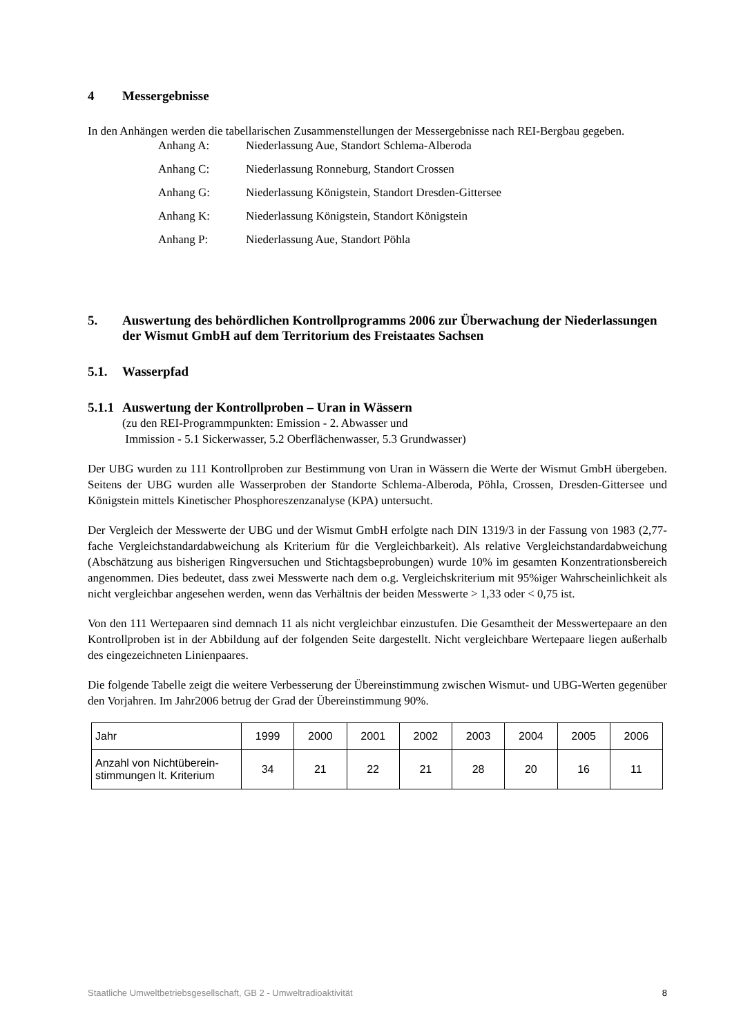4 Messergebnisse
In den Anhängen werden die tabellarischen Zusammenstellungen der Messergebnisse nach REI-Bergbau gegeben.
Anhang A: Niederlassung Aue, Standort Schlema-Alberoda
Anhang C: Niederlassung Ronneburg, Standort Crossen
Anhang G: Niederlassung Königstein, Standort Dresden-Gittersee
Anhang K: Niederlassung Königstein, Standort Königstein
Anhang P: Niederlassung Aue, Standort Pöhla
5. Auswertung des behördlichen Kontrollprogramms 2006 zur Überwachung der Niederlassungen der Wismut GmbH auf dem Territorium des Freistaates Sachsen
5.1. Wasserpfad
5.1.1 Auswertung der Kontrollproben – Uran in Wässern
(zu den REI-Programmpunkten: Emission - 2. Abwasser und
Immission - 5.1 Sickerwasser, 5.2 Oberflächenwasser, 5.3 Grundwasser)
Der UBG wurden zu 111 Kontrollproben zur Bestimmung von Uran in Wässern die Werte der Wismut GmbH übergeben. Seitens der UBG wurden alle Wasserproben der Standorte Schlema-Alberoda, Pöhla, Crossen, Dresden-Gittersee und Königstein mittels Kinetischer Phosphoreszenzanalyse (KPA) untersucht.
Der Vergleich der Messwerte der UBG und der Wismut GmbH erfolgte nach DIN 1319/3 in der Fassung von 1983 (2,77-fache Vergleichstandardabweichung als Kriterium für die Vergleichbarkeit). Als relative Vergleichstandardabweichung (Abschätzung aus bisherigen Ringversuchen und Stichtagsbeprobungen) wurde 10% im gesamten Konzentrationsbereich angenommen. Dies bedeutet, dass zwei Messwerte nach dem o.g. Vergleichskriterium mit 95%iger Wahrscheinlichkeit als nicht vergleichbar angesehen werden, wenn das Verhältnis der beiden Messwerte > 1,33 oder < 0,75 ist.
Von den 111 Wertepaaren sind demnach 11 als nicht vergleichbar einzustufen. Die Gesamtheit der Messwertepaare an den Kontrollproben ist in der Abbildung auf der folgenden Seite dargestellt. Nicht vergleichbare Wertepaare liegen außerhalb des eingezeichneten Linienpaares.
Die folgende Tabelle zeigt die weitere Verbesserung der Übereinstimmung zwischen Wismut- und UBG-Werten gegenüber den Vorjahren. Im Jahr2006 betrug der Grad der Übereinstimmung 90%.
| Jahr | 1999 | 2000 | 2001 | 2002 | 2003 | 2004 | 2005 | 2006 |
| Anzahl von Nichtüberein- stimmungen lt. Kriterium | 34 | 21 | 22 | 21 | 28 | 20 | 16 | 11 |
Staatliche Umweltbetriebsgesellschaft, GB 2 - Umweltradioaktivität 8